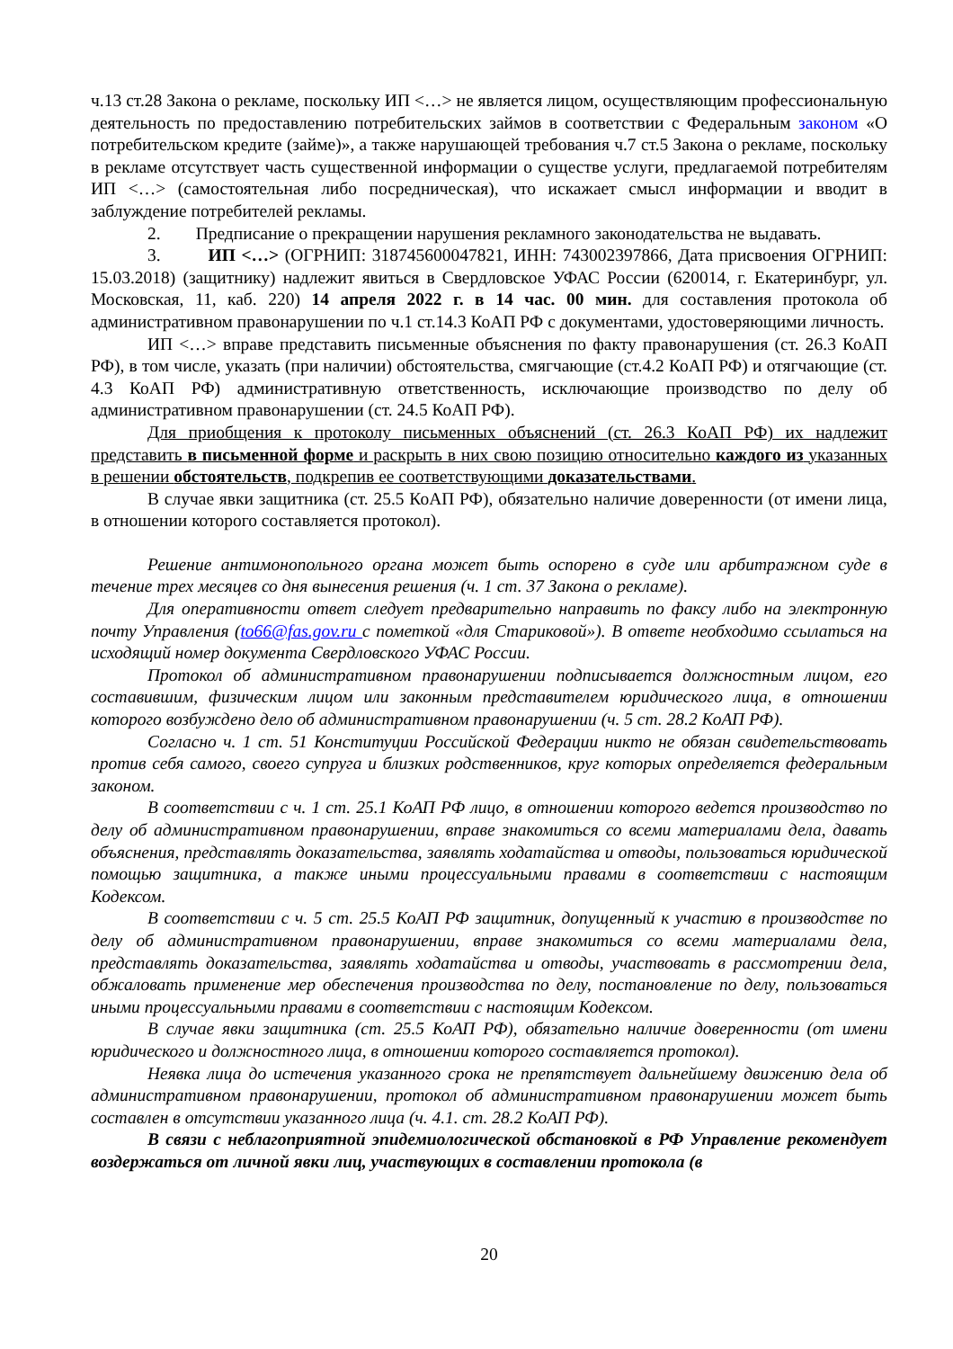ч.13 ст.28 Закона о рекламе, поскольку ИП <…> не является лицом, осуществляющим профессиональную деятельность по предоставлению потребительских займов в соответствии с Федеральным законом «О потребительском кредите (займе)», а также нарушающей требования ч.7 ст.5 Закона о рекламе, поскольку в рекламе отсутствует часть существенной информации о существе услуги, предлагаемой потребителям ИП <…> (самостоятельная либо посредническая), что искажает смысл информации и вводит в заблуждение потребителей рекламы.
2. Предписание о прекращении нарушения рекламного законодательства не выдавать.
3. ИП <…> (ОГРНИП: 318745600047821, ИНН: 743002397866, Дата присвоения ОГРНИП: 15.03.2018) (защитнику) надлежит явиться в Свердловское УФАС России (620014, г. Екатеринбург, ул. Московская, 11, каб. 220) 14 апреля 2022 г. в 14 час. 00 мин. для составления протокола об административном правонарушении по ч.1 ст.14.3 КоАП РФ с документами, удостоверяющими личность.
ИП <…> вправе представить письменные объяснения по факту правонарушения (ст. 26.3 КоАП РФ), в том числе, указать (при наличии) обстоятельства, смягчающие (ст.4.2 КоАП РФ) и отягчающие (ст. 4.3 КоАП РФ) административную ответственность, исключающие производство по делу об административном правонарушении (ст. 24.5 КоАП РФ).
Для приобщения к протоколу письменных объяснений (ст. 26.3 КоАП РФ) их надлежит представить в письменной форме и раскрыть в них свою позицию относительно каждого из указанных в решении обстоятельств, подкрепив ее соответствующими доказательствами.
В случае явки защитника (ст. 25.5 КоАП РФ), обязательно наличие доверенности (от имени лица, в отношении которого составляется протокол).
Решение антимонопольного органа может быть оспорено в суде или арбитражном суде в течение трех месяцев со дня вынесения решения (ч. 1 ст. 37 Закона о рекламе).
Для оперативности ответ следует предварительно направить по факсу либо на электронную почту Управления (to66@fas.gov.ru с пометкой «для Стариковой»). В ответе необходимо ссылаться на исходящий номер документа Свердловского УФАС России.
Протокол об административном правонарушении подписывается должностным лицом, его составившим, физическим лицом или законным представителем юридического лица, в отношении которого возбуждено дело об административном правонарушении (ч. 5 ст. 28.2 КоАП РФ).
Согласно ч. 1 ст. 51 Конституции Российской Федерации никто не обязан свидетельствовать против себя самого, своего супруга и близких родственников, круг которых определяется федеральным законом.
В соответствии с ч. 1 ст. 25.1 КоАП РФ лицо, в отношении которого ведется производство по делу об административном правонарушении, вправе знакомиться со всеми материалами дела, давать объяснения, представлять доказательства, заявлять ходатайства и отводы, пользоваться юридической помощью защитника, а также иными процессуальными правами в соответствии с настоящим Кодексом.
В соответствии с ч. 5 ст. 25.5 КоАП РФ защитник, допущенный к участию в производстве по делу об административном правонарушении, вправе знакомиться со всеми материалами дела, представлять доказательства, заявлять ходатайства и отводы, участвовать в рассмотрении дела, обжаловать применение мер обеспечения производства по делу, постановление по делу, пользоваться иными процессуальными правами в соответствии с настоящим Кодексом.
В случае явки защитника (ст. 25.5 КоАП РФ), обязательно наличие доверенности (от имени юридического и должностного лица, в отношении которого составляется протокол).
Неявка лица до истечения указанного срока не препятствует дальнейшему движению дела об административном правонарушении, протокол об административном правонарушении может быть составлен в отсутствии указанного лица (ч. 4.1. ст. 28.2 КоАП РФ).
В связи с неблагоприятной эпидемиологической обстановкой в РФ Управление рекомендует воздержаться от личной явки лиц, участвующих в составлении протокола (в
20